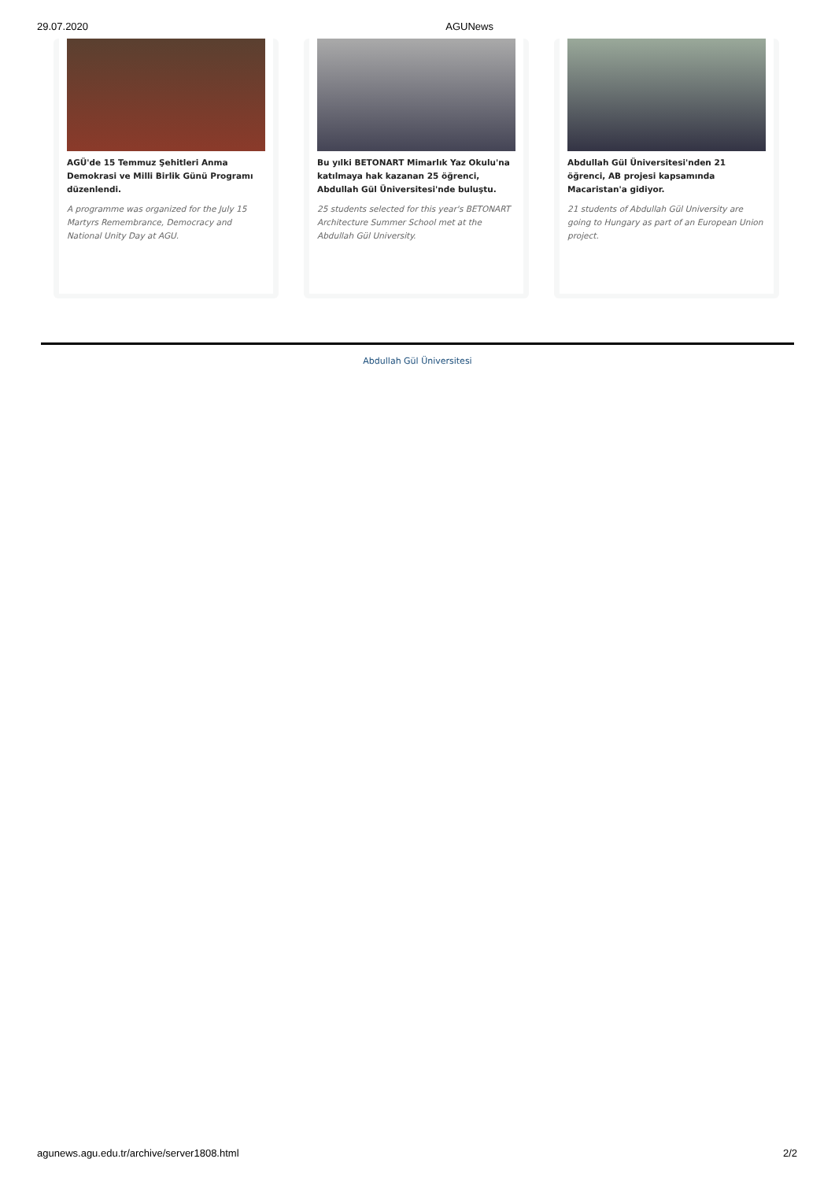29.07.2020 AGUNews
AGÜ'de 15 Temmuz Şehitleri Anma Demokrasi ve Milli Birlik Günü Programı düzenlendi.
A programme was organized for the July 15 Martyrs Remembrance, Democracy and National Unity Day at AGU.
Bu yılki BETONART Mimarlık Yaz Okulu'na katılmaya hak kazanan 25 öğrenci, Abdullah Gül Üniversitesi'nde buluştu.
25 students selected for this year's BETONART Architecture Summer School met at the Abdullah Gül University.
Abdullah Gül Üniversitesi'nden 21 öğrenci, AB projesi kapsamında Macaristan'a gidiyor.
21 students of Abdullah Gül University are going to Hungary as part of an European Union project.
Abdullah Gül Üniversitesi
agunews.agu.edu.tr/archive/server1808.html 2/2